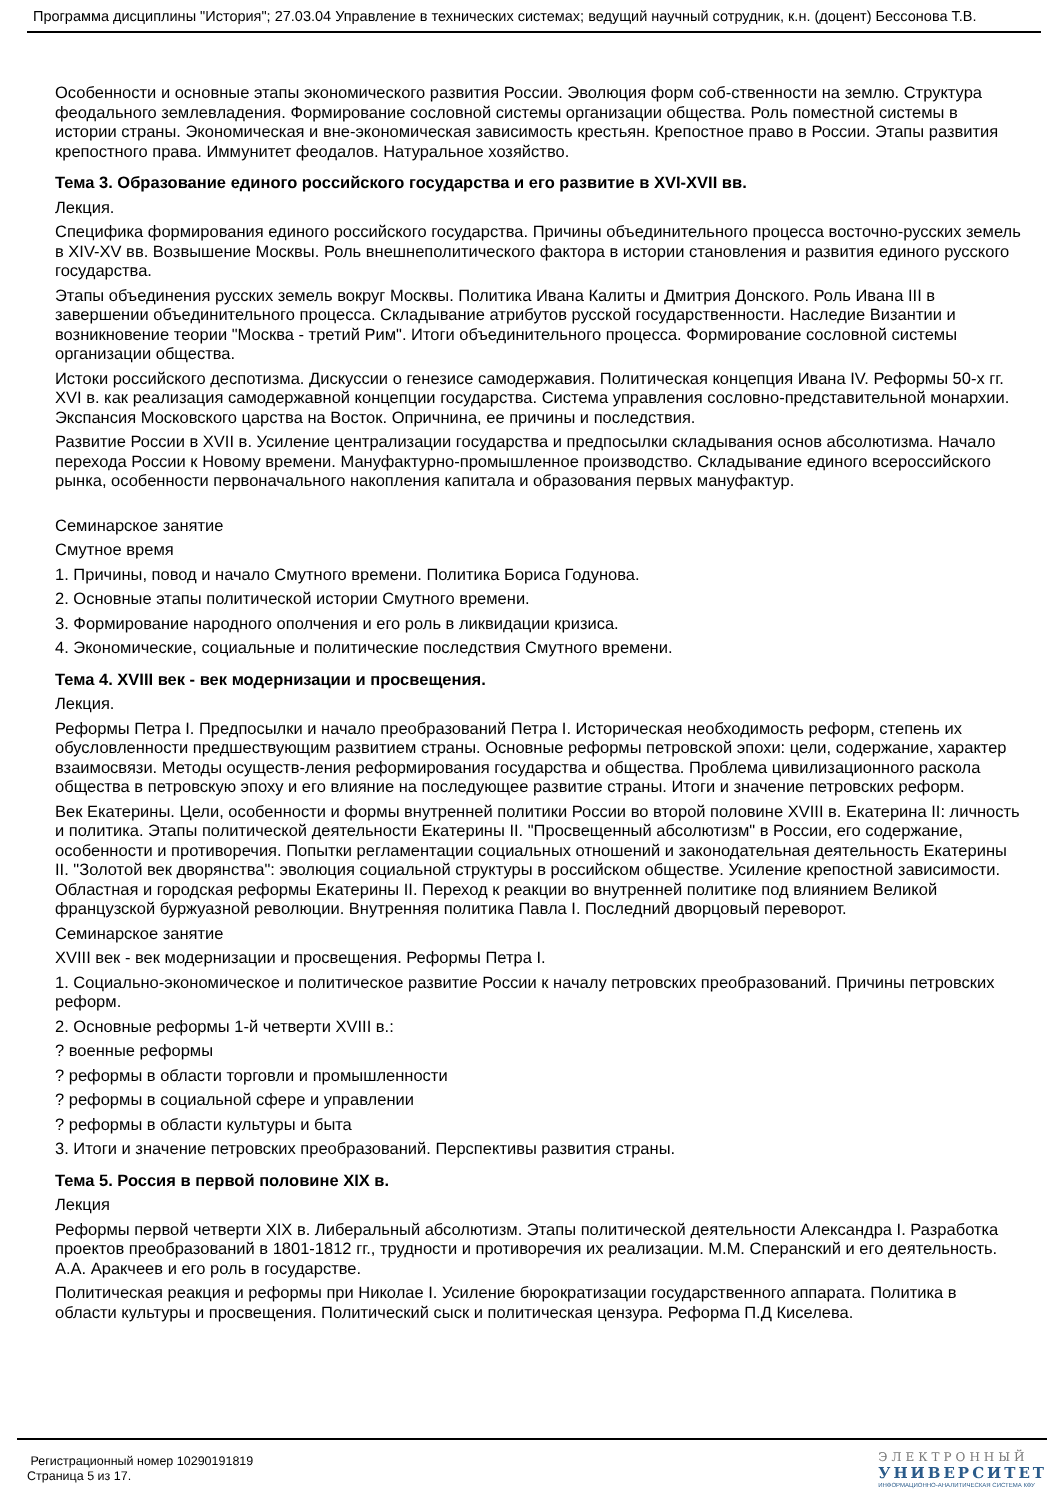Программа дисциплины "История"; 27.03.04 Управление в технических системах; ведущий научный сотрудник, к.н. (доцент) Бессонова Т.В.
Особенности и основные этапы экономического развития России. Эволюция форм соб-ственности на землю. Структура феодального землевладения. Формирование сословной системы организации общества. Роль поместной системы в истории страны. Экономическая и вне-экономическая зависимость крестьян. Крепостное право в России. Этапы развития крепостного права. Иммунитет феодалов. Натуральное хозяйство.
Тема 3. Образование единого российского государства и его развитие в XVI-XVII вв.
Лекция.
Специфика формирования единого российского государства. Причины объединительного процесса восточно-русских земель в XIV-XV вв. Возвышение Москвы. Роль внешнеполитического фактора в истории становления и развития единого русского государства.
Этапы объединения русских земель вокруг Москвы. Политика Ивана Калиты и Дмитрия Донского. Роль Ивана III в завершении объединительного процесса. Складывание атрибутов русской государственности. Наследие Византии и возникновение теории "Москва - третий Рим". Итоги объединительного процесса. Формирование сословной системы организации общества.
Истоки российского деспотизма. Дискуссии о генезисе самодержавия. Политическая концепция Ивана IV. Реформы 50-х гг. XVI в. как реализация самодержавной концепции государства. Система управления сословно-представительной монархии. Экспансия Московского царства на Восток. Опричнина, ее причины и последствия.
Развитие России в XVII в. Усиление централизации государства и предпосылки складывания основ абсолютизма. Начало перехода России к Новому времени. Мануфактурно-промышленное производство. Складывание единого всероссийского рынка, особенности первоначального накопления капитала и образования первых мануфактур.
Семинарское занятие
Смутное время
1. Причины, повод и начало Смутного времени. Политика Бориса Годунова.
2. Основные этапы политической истории Смутного времени.
3. Формирование народного ополчения и его роль в ликвидации кризиса.
4. Экономические, социальные и политические последствия Смутного времени.
Тема 4. XVIII век - век модернизации и просвещения.
Лекция.
Реформы Петра I. Предпосылки и начало преобразований Петра I. Историческая необходимость реформ, степень их обусловленности предшествующим развитием страны. Основные реформы петровской эпохи: цели, содержание, характер взаимосвязи. Методы осуществ-ления реформирования государства и общества. Проблема цивилизационного раскола общества в петровскую эпоху и его влияние на последующее развитие страны. Итоги и значение петровских реформ.
Век Екатерины. Цели, особенности и формы внутренней политики России во второй половине XVIII в. Екатерина II: личность и политика. Этапы политической деятельности Екатерины II. "Просвещенный абсолютизм" в России, его содержание, особенности и противоречия. Попытки регламентации социальных отношений и законодательная деятельность Екатерины II. "Золотой век дворянства": эволюция социальной структуры в российском обществе. Усиление крепостной зависимости. Областная и городская реформы Екатерины II. Переход к реакции во внутренней политике под влиянием Великой французской буржуазной революции. Внутренняя политика Павла I. Последний дворцовый переворот.
Семинарское занятие
XVIII век - век модернизации и просвещения. Реформы Петра I.
1. Социально-экономическое и политическое развитие России к началу петровских преобразований. Причины петровских реформ.
2. Основные реформы 1-й четверти XVIII в.:
? военные реформы
? реформы в области торговли и промышленности
? реформы в социальной сфере и управлении
? реформы в области культуры и быта
3. Итоги и значение петровских преобразований. Перспективы развития страны.
Тема 5. Россия в первой половине XIX в.
Лекция
Реформы первой четверти XIX в. Либеральный абсолютизм. Этапы политической деятельности Александра I. Разработка проектов преобразований в 1801-1812 гг., трудности и противоречия их реализации. М.М. Сперанский и его деятельность. А.А. Аракчеев и его роль в государстве.
Политическая реакция и реформы при Николае I. Усиление бюрократизации государственного аппарата. Политика в области культуры и просвещения. Политический сыск и политическая цензура. Реформа П.Д Киселева.
Регистрационный номер 10290191819
Страница 5 из 17.
ЭЛЕКТРОННЫЙ
УНИВЕРСИТЕТ
ИНФОРМАЦИОННО-АНАЛИТИЧЕСКАЯ СИСТЕМА КФУ